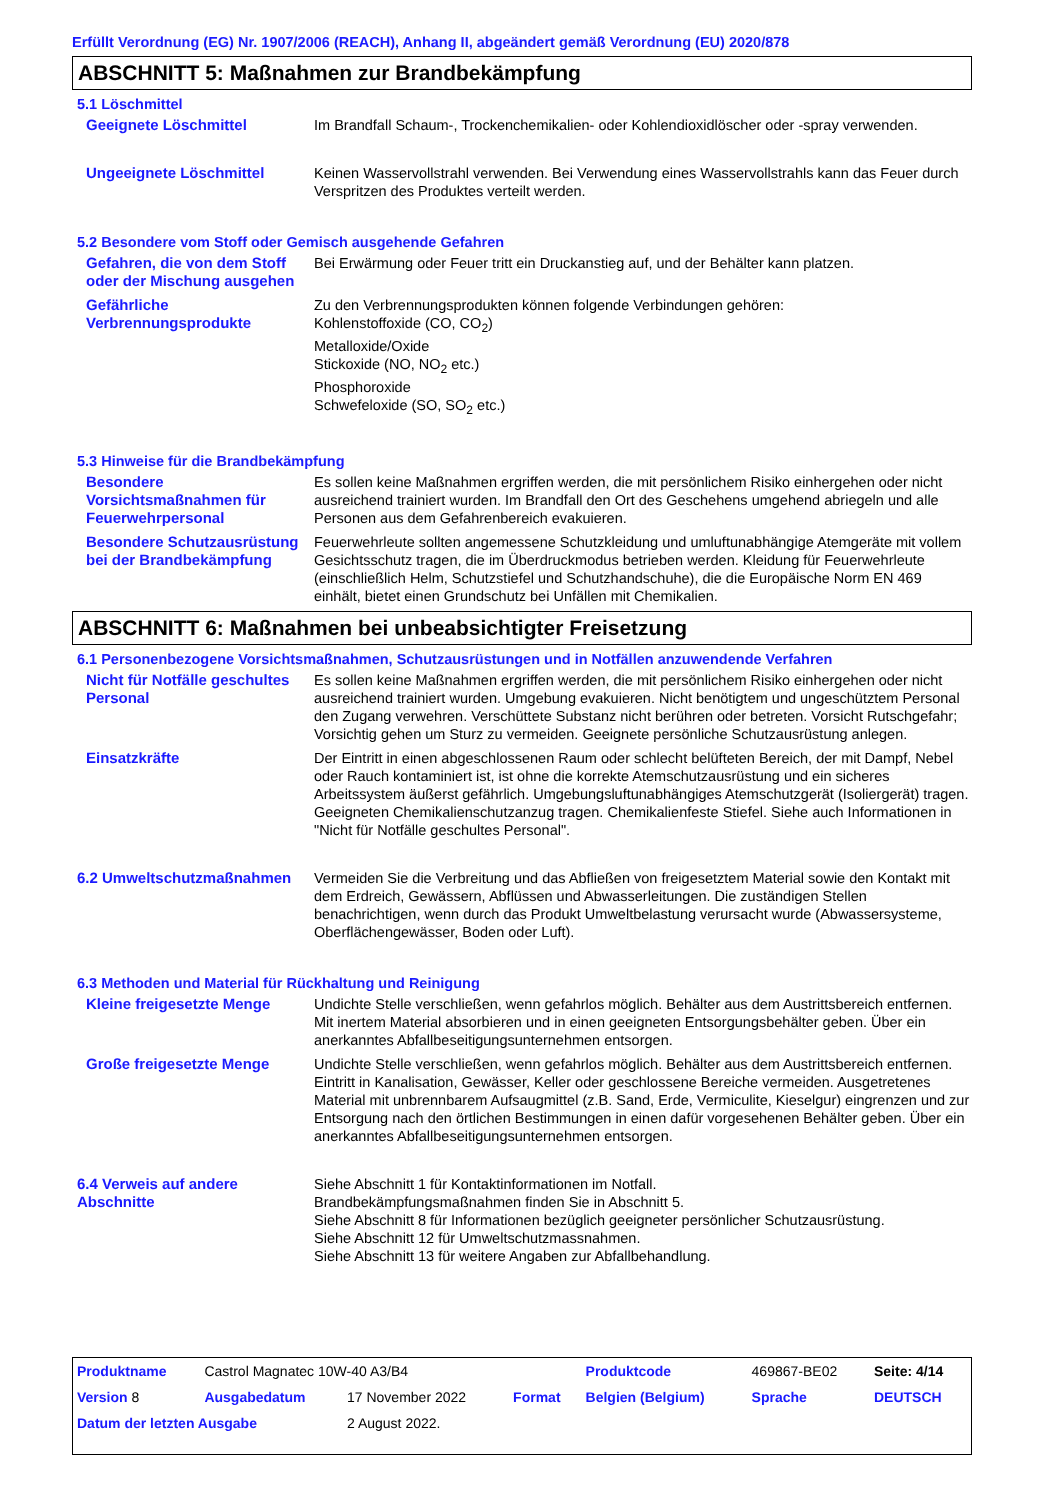Erfüllt Verordnung (EG) Nr. 1907/2006 (REACH), Anhang II, abgeändert gemäß Verordnung (EU) 2020/878
ABSCHNITT 5: Maßnahmen zur Brandbekämpfung
5.1 Löschmittel
Geeignete Löschmittel Im Brandfall Schaum-, Trockenchemikalien- oder Kohlendioxidlöscher oder -spray verwenden.
Ungeeignete Löschmittel Keinen Wasservollstrahl verwenden. Bei Verwendung eines Wasservollstrahls kann das Feuer durch Verspritzen des Produktes verteilt werden.
5.2 Besondere vom Stoff oder Gemisch ausgehende Gefahren
Gefahren, die von dem Stoff oder der Mischung ausgehen
Bei Erwärmung oder Feuer tritt ein Druckanstieg auf, und der Behälter kann platzen.
Gefährliche Verbrennungsprodukte
Zu den Verbrennungsprodukten können folgende Verbindungen gehören:
Kohlenstoffoxide (CO, CO<sub>2</sub>)
Metalloxide/Oxide
Stickoxide (NO, NO<sub>2</sub> etc.)
Phosphoroxide
Schwefeloxide (SO, SO<sub>2</sub> etc.)
5.3 Hinweise für die Brandbekämpfung
Besondere Vorsichtsmaßnahmen für Feuerwehrpersonal
Es sollen keine Maßnahmen ergriffen werden, die mit persönlichem Risiko einhergehen oder nicht ausreichend trainiert wurden. Im Brandfall den Ort des Geschehens umgehend abriegeln und alle Personen aus dem Gefahrenbereich evakuieren.
Besondere Schutzausrüstung bei der Brandbekämpfung
Feuerwehrleute sollten angemessene Schutzkleidung und umluftunabhängige Atemgeräte mit vollem Gesichtsschutz tragen, die im Überdruckmodus betrieben werden. Kleidung für Feuerwehrleute (einschließlich Helm, Schutzstiefel und Schutzhandschuhe), die die Europäische Norm EN 469 einhält, bietet einen Grundschutz bei Unfällen mit Chemikalien.
ABSCHNITT 6: Maßnahmen bei unbeabsichtigter Freisetzung
6.1 Personenbezogene Vorsichtsmaßnahmen, Schutzausrüstungen und in Notfällen anzuwendende Verfahren
Nicht für Notfälle geschultes Personal
Es sollen keine Maßnahmen ergriffen werden, die mit persönlichem Risiko einhergehen oder nicht ausreichend trainiert wurden. Umgebung evakuieren. Nicht benötigtem und ungeschütztem Personal den Zugang verwehren. Verschüttete Substanz nicht berühren oder betreten. Vorsicht Rutschgefahr; Vorsichtig gehen um Sturz zu vermeiden. Geeignete persönliche Schutzausrüstung anlegen.
Einsatzkräfte Der Eintritt in einen abgeschlossenen Raum oder schlecht belüfteten Bereich, der mit Dampf, Nebel oder Rauch kontaminiert ist, ist ohne die korrekte Atemschutzausrüstung und ein sicheres Arbeitssystem äußerst gefährlich. Umgebungsluftunabhängiges Atemschutzgerät (Isoliergerät) tragen. Geeigneten Chemikalienschutzanzug tragen. Chemikalienfeste Stiefel. Siehe auch Informationen in "Nicht für Notfälle geschultes Personal".
6.2 Umweltschutzmaßnahmen Vermeiden Sie die Verbreitung und das Abfließen von freigesetztem Material sowie den Kontakt mit dem Erdreich, Gewässern, Abflüssen und Abwasserleitungen. Die zuständigen Stellen benachrichtigen, wenn durch das Produkt Umweltbelastung verursacht wurde (Abwassersysteme, Oberflächengewässer, Boden oder Luft).
6.3 Methoden und Material für Rückhaltung und Reinigung
Kleine freigesetzte Menge Undichte Stelle verschließen, wenn gefahrlos möglich. Behälter aus dem Austrittsbereich entfernen. Mit inertem Material absorbieren und in einen geeigneten Entsorgungsbehälter geben. Über ein anerkanntes Abfallbeseitigungsunternehmen entsorgen.
Große freigesetzte Menge Undichte Stelle verschließen, wenn gefahrlos möglich. Behälter aus dem Austrittsbereich entfernen. Eintritt in Kanalisation, Gewässer, Keller oder geschlossene Bereiche vermeiden. Ausgetretenes Material mit unbrennbarem Aufsaugmittel (z.B. Sand, Erde, Vermiculite, Kieselgur) eingrenzen und zur Entsorgung nach den örtlichen Bestimmungen in einen dafür vorgesehenen Behälter geben. Über ein anerkanntes Abfallbeseitigungsunternehmen entsorgen.
6.4 Verweis auf andere Abschnitte
Siehe Abschnitt 1 für Kontaktinformationen im Notfall.
Brandbekämpfungsmaßnahmen finden Sie in Abschnitt 5.
Siehe Abschnitt 8 für Informationen bezüglich geeigneter persönlicher Schutzausrüstung.
Siehe Abschnitt 12 für Umweltschutzmassnahmen.
Siehe Abschnitt 13 für weitere Angaben zur Abfallbehandlung.
| Produktname | Castrol Magnatec 10W-40 A3/B4 | | | Produktcode | 469867-BE02 | Seite: 4/14 |
| Version 8 | Ausgabedatum | 17 November 2022 | Format | Belgien (Belgium) | Sprache | DEUTSCH |
| Datum der letzten Ausgabe | | 2 August 2022. | | | | |